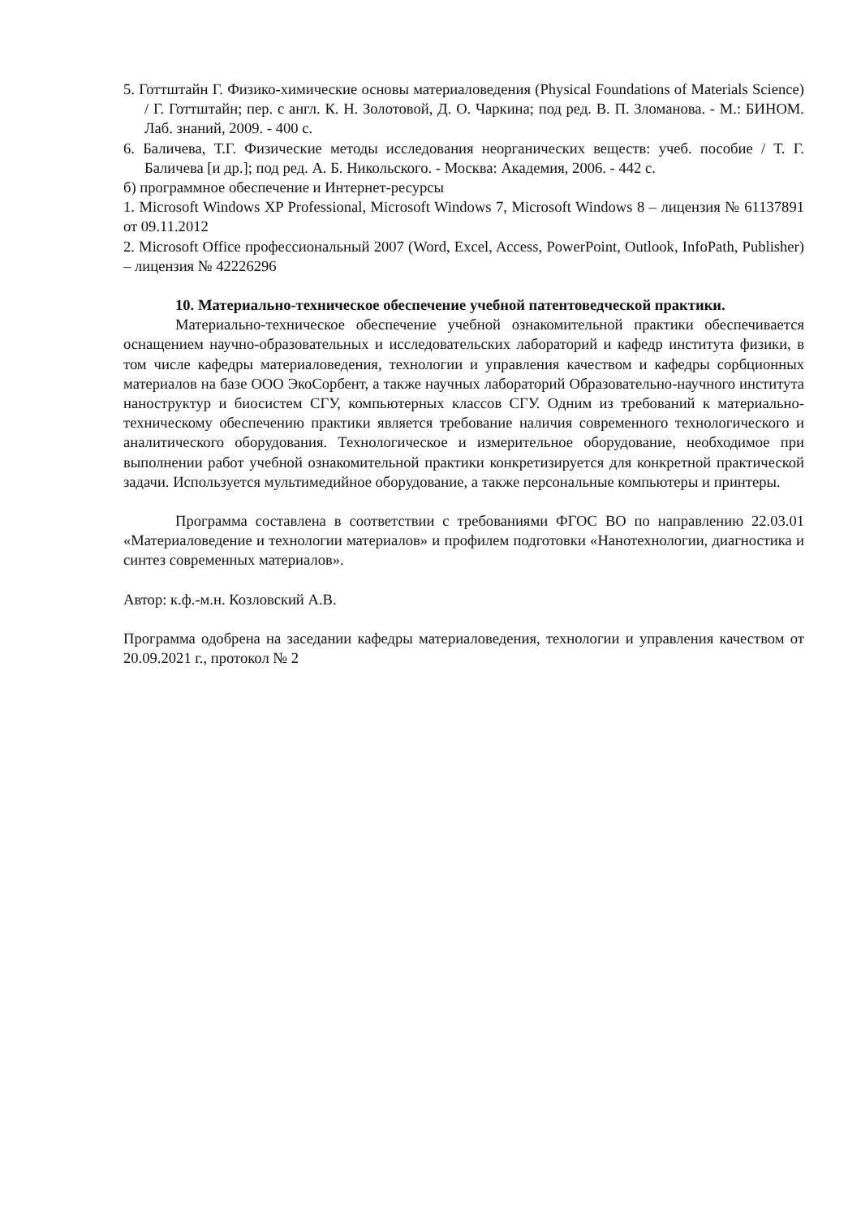5. Готтштайн Г. Физико-химические основы материаловедения (Physical Foundations of Materials Science) / Г. Готтштайн; пер. с англ. К. Н. Золотовой, Д. О. Чаркина; под ред. В. П. Зломанова. - М.: БИНОМ. Лаб. знаний, 2009. - 400 с.
6. Баличева, Т.Г. Физические методы исследования неорганических веществ: учеб. пособие / Т. Г. Баличева [и др.]; под ред. А. Б. Никольского. - Москва: Академия, 2006. - 442 с.
б) программное обеспечение и Интернет-ресурсы
1. Microsoft Windows XP Professional, Microsoft Windows 7, Microsoft Windows 8 – лицензия № 61137891 от 09.11.2012
2. Microsoft Office профессиональный 2007 (Word, Excel, Access, PowerPoint, Outlook, InfoPath, Publisher) – лицензия № 42226296
10. Материально-техническое обеспечение учебной патентоведческой практики.
Материально-техническое обеспечение учебной ознакомительной практики обеспечивается оснащением научно-образовательных и исследовательских лабораторий и кафедр института физики, в том числе кафедры материаловедения, технологии и управления качеством и кафедры сорбционных материалов на базе ООО ЭкоСорбент, а также научных лабораторий Образовательно-научного института наноструктур и биосистем СГУ, компьютерных классов СГУ. Одним из требований к материально-техническому обеспечению практики является требование наличия современного технологического и аналитического оборудования. Технологическое и измерительное оборудование, необходимое при выполнении работ учебной ознакомительной практики конкретизируется для конкретной практической задачи. Используется мультимедийное оборудование, а также персональные компьютеры и принтеры.
Программа составлена в соответствии с требованиями ФГОС ВО по направлению 22.03.01 «Материаловедение и технологии материалов» и профилем подготовки «Нанотехнологии, диагностика и синтез современных материалов».
Автор: к.ф.-м.н. Козловский А.В.
Программа одобрена на заседании кафедры материаловедения, технологии и управления качеством от 20.09.2021 г., протокол № 2